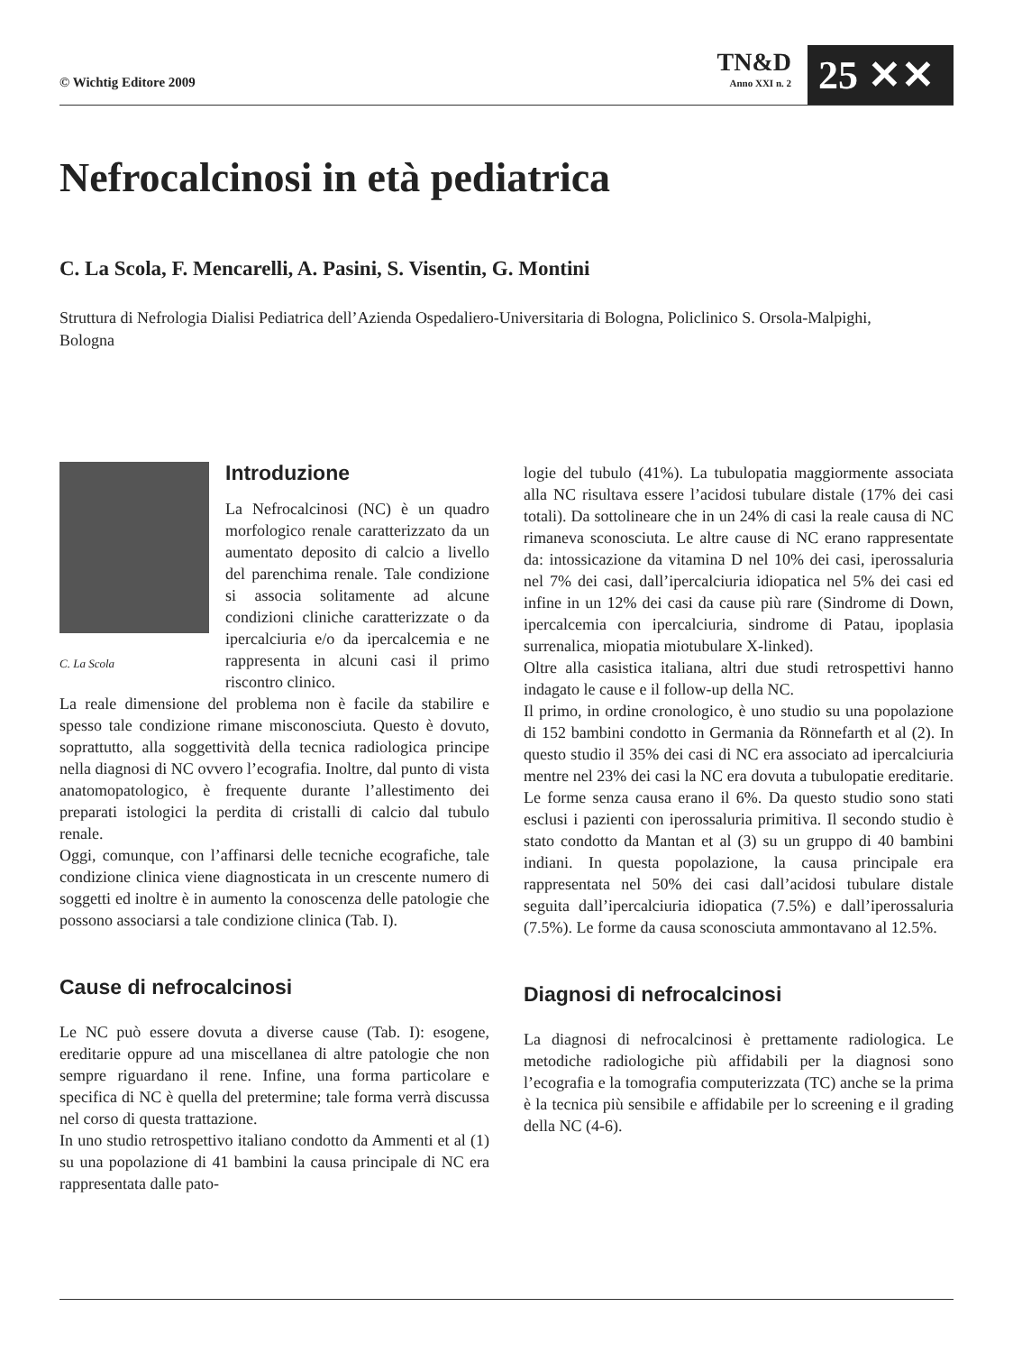© Wichtig Editore 2009
TN&D
Anno XXI n. 2
25 ✕✕
Nefrocalcinosi in età pediatrica
C. La Scola, F. Mencarelli, A. Pasini, S. Visentin, G. Montini
Struttura di Nefrologia Dialisi Pediatrica dell’Azienda Ospedaliero-Universitaria di Bologna, Policlinico S. Orsola-Malpighi, Bologna
C. La Scola
Introduzione
La Nefrocalcinosi (NC) è un quadro morfologico renale caratterizzato da un aumentato deposito di calcio a livello del parenchima renale. Tale condizione si associa solitamente ad alcune condizioni cliniche caratterizzate o da ipercalciuria e/o da ipercalcemia e ne rappresenta in alcuni casi il primo riscontro clinico.
La reale dimensione del problema non è facile da stabilire e spesso tale condizione rimane misconosciuta. Questo è dovuto, soprattutto, alla soggettività della tecnica radiologica principe nella diagnosi di NC ovvero l’ecografia. Inoltre, dal punto di vista anatomopatologico, è frequente durante l’allestimento dei preparati istologici la perdita di cristalli di calcio dal tubulo renale.
Oggi, comunque, con l’affinarsi delle tecniche ecografiche, tale condizione clinica viene diagnosticata in un crescente numero di soggetti ed inoltre è in aumento la conoscenza delle patologie che possono associarsi a tale condizione clinica (Tab. I).
Cause di nefrocalcinosi
Le NC può essere dovuta a diverse cause (Tab. I): esogene, ereditarie oppure ad una miscellanea di altre patologie che non sempre riguardano il rene. Infine, una forma particolare e specifica di NC è quella del pretermine; tale forma verrà discussa nel corso di questa trattazione.
In uno studio retrospettivo italiano condotto da Ammenti et al (1) su una popolazione di 41 bambini la causa principale di NC era rappresentata dalle pato-
logie del tubulo (41%). La tubulopatia maggiormente associata alla NC risultava essere l’acidosi tubulare distale (17% dei casi totali). Da sottolineare che in un 24% di casi la reale causa di NC rimaneva sconosciuta. Le altre cause di NC erano rappresentate da: intossicazione da vitamina D nel 10% dei casi, iperossaluria nel 7% dei casi, dall’ipercalciuria idiopatica nel 5% dei casi ed infine in un 12% dei casi da cause più rare (Sindrome di Down, ipercalcemia con ipercalciuria, sindrome di Patau, ipoplasia surrenalica, miopatia miotubulare X-linked).
Oltre alla casistica italiana, altri due studi retrospettivi hanno indagato le cause e il follow-up della NC.
Il primo, in ordine cronologico, è uno studio su una popolazione di 152 bambini condotto in Germania da Rönnefarth et al (2). In questo studio il 35% dei casi di NC era associato ad ipercalciuria mentre nel 23% dei casi la NC era dovuta a tubulopatie ereditarie. Le forme senza causa erano il 6%. Da questo studio sono stati esclusi i pazienti con iperossaluria primitiva. Il secondo studio è stato condotto da Mantan et al (3) su un gruppo di 40 bambini indiani. In questa popolazione, la causa principale era rappresentata nel 50% dei casi dall’acidosi tubulare distale seguita dall’ipercalciuria idiopatica (7.5%) e dall’iperossaluria (7.5%). Le forme da causa sconosciuta ammontavano al 12.5%.
Diagnosi di nefrocalcinosi
La diagnosi di nefrocalcinosi è prettamente radiologica. Le metodiche radiologiche più affidabili per la diagnosi sono l’ecografia e la tomografia computerizzata (TC) anche se la prima è la tecnica più sensibile e affidabile per lo screening e il grading della NC (4-6).